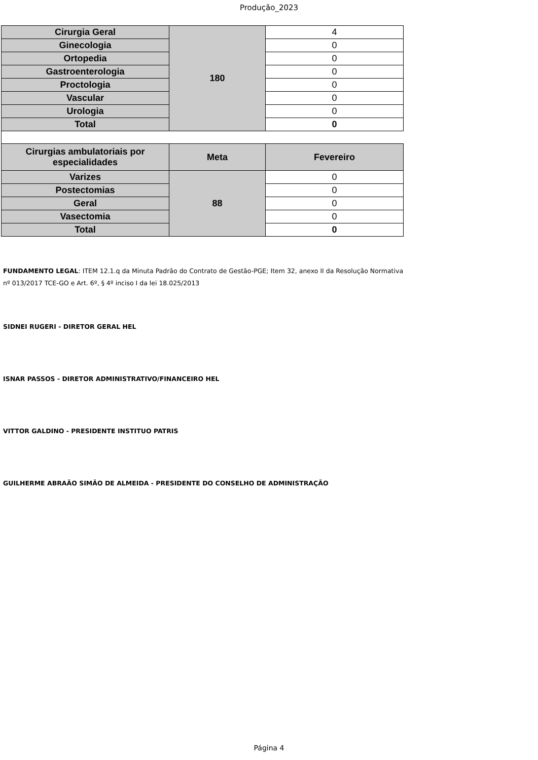Produção_2023
| Cirurgia Geral | 180 | 4 |
| Ginecologia | | 0 |
| Ortopedia | | 0 |
| Gastroenterologia | | 0 |
| Proctologia | | 0 |
| Vascular | | 0 |
| Urologia | | 0 |
| Total | | 0 |
| Cirurgias ambulatoriais por especialidades | Meta | Fevereiro |
| Varizes | 88 | 0 |
| Postectomias | | 0 |
| Geral | | 0 |
| Vasectomia | | 0 |
| Total | | 0 |
FUNDAMENTO LEGAL: ITEM 12.1.q da Minuta Padrão do Contrato de Gestão-PGE; Item 32, anexo II da Resolução Normativa nº 013/2017 TCE-GO e Art. 6º, § 4º inciso I da lei 18.025/2013
SIDNEI RUGERI - DIRETOR GERAL HEL
ISNAR PASSOS - DIRETOR ADMINISTRATIVO/FINANCEIRO HEL
VITTOR GALDINO - PRESIDENTE INSTITUO PATRIS
GUILHERME ABRAÃO SIMÃO DE ALMEIDA - PRESIDENTE DO CONSELHO DE ADMINISTRAÇÃO
Página 4